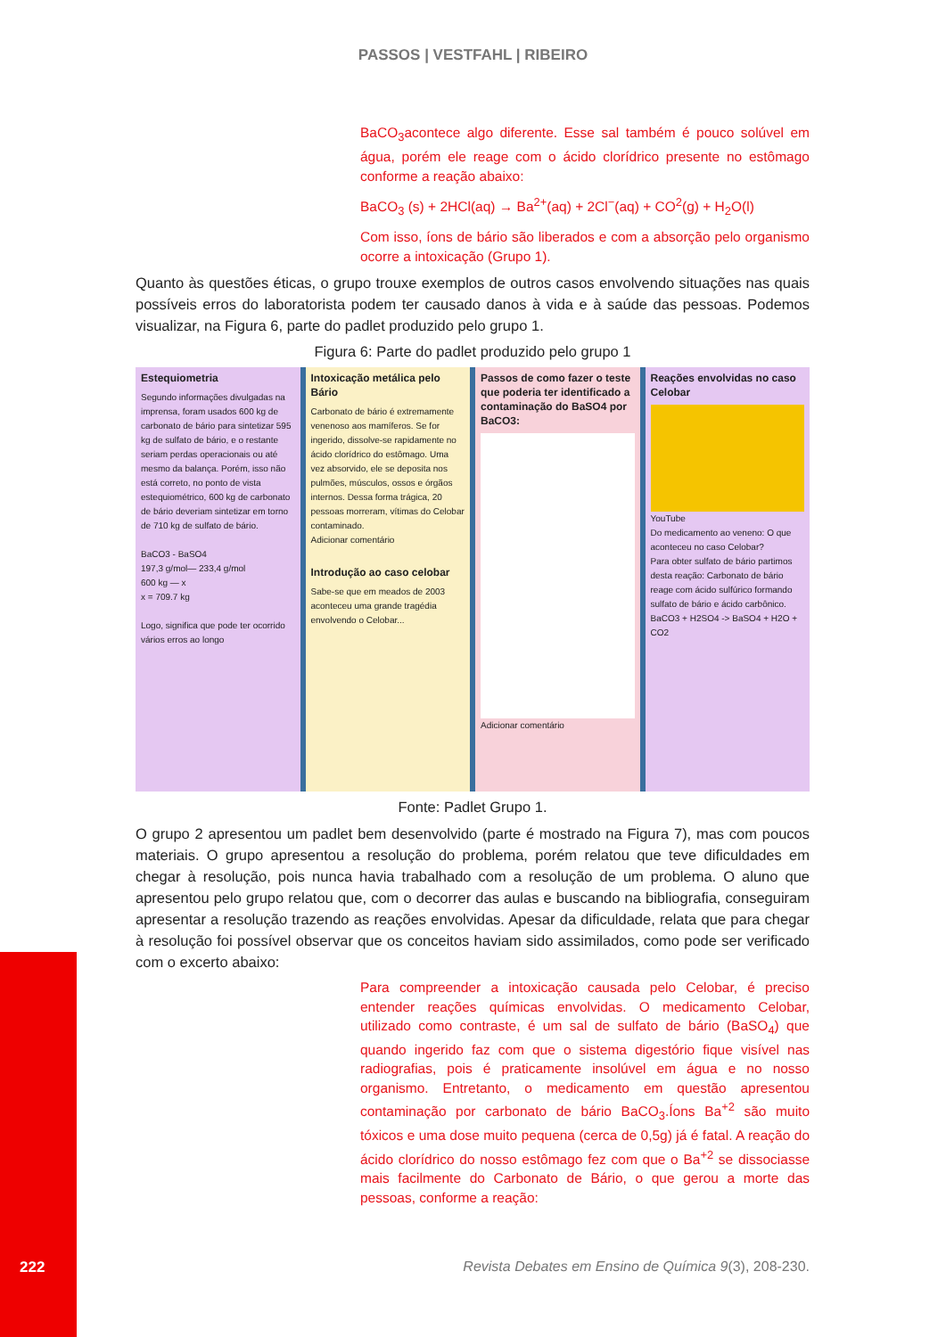PASSOS | VESTFAHL | RIBEIRO
BaCO<sub>3</sub>acontece algo diferente. Esse sal também é pouco solúvel em água, porém ele reage com o ácido clorídrico presente no estômago conforme a reação abaixo:
BaCO<sub>3</sub> (s) + 2HCl(aq) → Ba<sup>2+</sup>(aq) + 2Cl<sup>−</sup>(aq) + CO<sup>2</sup>(g) + H<sub>2</sub>O(l)
Com isso, íons de bário são liberados e com a absorção pelo organismo ocorre a intoxicação (Grupo 1).
Quanto às questões éticas, o grupo trouxe exemplos de outros casos envolvendo situações nas quais possíveis erros do laboratorista podem ter causado danos à vida e à saúde das pessoas. Podemos visualizar, na Figura 6, parte do padlet produzido pelo grupo 1.
Figura 6: Parte do padlet produzido pelo grupo 1
Estequiometria
Segundo informações divulgadas na imprensa, foram usados 600 kg de carbonato de bário para sintetizar 595 kg de sulfato de bário, e o restante seriam perdas operacionais ou até mesmo da balança. Porém, isso não está correto, no ponto de vista estequiométrico, 600 kg de carbonato de bário deveriam sintetizar em torno de 710 kg de sulfato de bário.
BaCO3 - BaSO4
197,3 g/mol— 233,4 g/mol
600 kg — x
x = 709.7 kg
Logo, significa que pode ter ocorrido vários erros ao longo
Intoxicação metálica pelo Bário
Carbonato de bário é extremamente venenoso aos mamíferos. Se for ingerido, dissolve-se rapidamente no ácido clorídrico do estômago. Uma vez absorvido, ele se deposita nos pulmões, músculos, ossos e órgãos internos. Dessa forma trágica, 20 pessoas morreram, vítimas do Celobar contaminado.
Adicionar comentário
Introdução ao caso celobar
Sabe-se que em meados de 2003 aconteceu uma grande tragédia envolvendo o Celobar...
Passos de como fazer o teste que poderia ter identificado a contaminação do BaSO4 por BaCO3:
Adicionar comentário
Reações envolvidas no caso Celobar
YouTube
Do medicamento ao veneno: O que aconteceu no caso Celobar?
Para obter sulfato de bário partimos desta reação: Carbonato de bário reage com ácido sulfúrico formando sulfato de bário e ácido carbônico.
BaCO3 + H2SO4 -> BaSO4 + H2O + CO2
Fonte: Padlet Grupo 1.
O grupo 2 apresentou um padlet bem desenvolvido (parte é mostrado na Figura 7), mas com poucos materiais. O grupo apresentou a resolução do problema, porém relatou que teve dificuldades em chegar à resolução, pois nunca havia trabalhado com a resolução de um problema. O aluno que apresentou pelo grupo relatou que, com o decorrer das aulas e buscando na bibliografia, conseguiram apresentar a resolução trazendo as reações envolvidas. Apesar da dificuldade, relata que para chegar à resolução foi possível observar que os conceitos haviam sido assimilados, como pode ser verificado com o excerto abaixo:
Para compreender a intoxicação causada pelo Celobar, é preciso entender reações químicas envolvidas. O medicamento Celobar, utilizado como contraste, é um sal de sulfato de bário (BaSO<sub>4</sub>) que quando ingerido faz com que o sistema digestório fique visível nas radiografias, pois é praticamente insolúvel em água e no nosso organismo. Entretanto, o medicamento em questão apresentou contaminação por carbonato de bário BaCO<sub>3</sub>.Íons Ba<sup>+2</sup> são muito tóxicos e uma dose muito pequena (cerca de 0,5g) já é fatal. A reação do ácido clorídrico do nosso estômago fez com que o Ba<sup>+2</sup> se dissociasse mais facilmente do Carbonato de Bário, o que gerou a morte das pessoas, conforme a reação:
222
Revista Debates em Ensino de Química 9(3), 208-230.